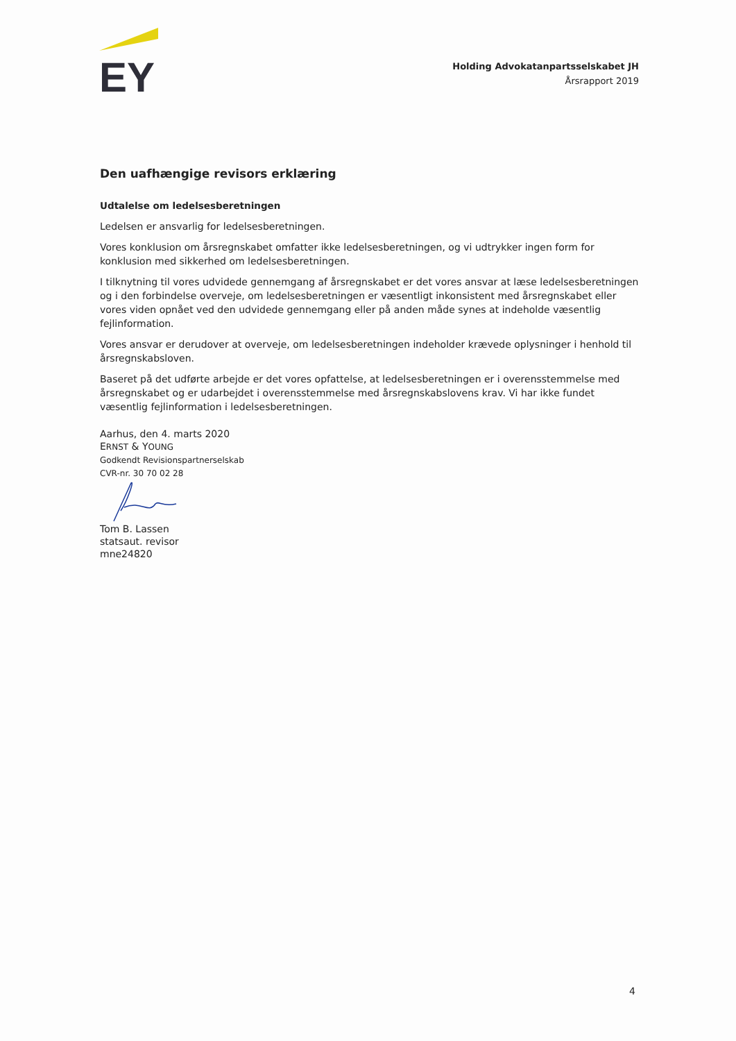EY
Holding Advokatanpartsselskabet JH
Årsrapport 2019
Den uafhængige revisors erklæring
Udtalelse om ledelsesberetningen
Ledelsen er ansvarlig for ledelsesberetningen.
Vores konklusion om årsregnskabet omfatter ikke ledelsesberetningen, og vi udtrykker ingen form for konklusion med sikkerhed om ledelsesberetningen.
I tilknytning til vores udvidede gennemgang af årsregnskabet er det vores ansvar at læse ledelsesberetningen og i den forbindelse overveje, om ledelsesberetningen er væsentligt inkonsistent med årsregnskabet eller vores viden opnået ved den udvidede gennemgang eller på anden måde synes at indeholde væsentlig fejlinformation.
Vores ansvar er derudover at overveje, om ledelsesberetningen indeholder krævede oplysninger i henhold til årsregnskabsloven.
Baseret på det udførte arbejde er det vores opfattelse, at ledelsesberetningen er i overensstemmelse med årsregnskabet og er udarbejdet i overensstemmelse med årsregnskabslovens krav. Vi har ikke fundet væsentlig fejlinformation i ledelsesberetningen.
Aarhus, den 4. marts 2020
ERNST & YOUNG
Godkendt Revisionspartnerselskab
CVR-nr. 30 70 02 28
Tom B. Lassen
statsaut. revisor
mne24820
4